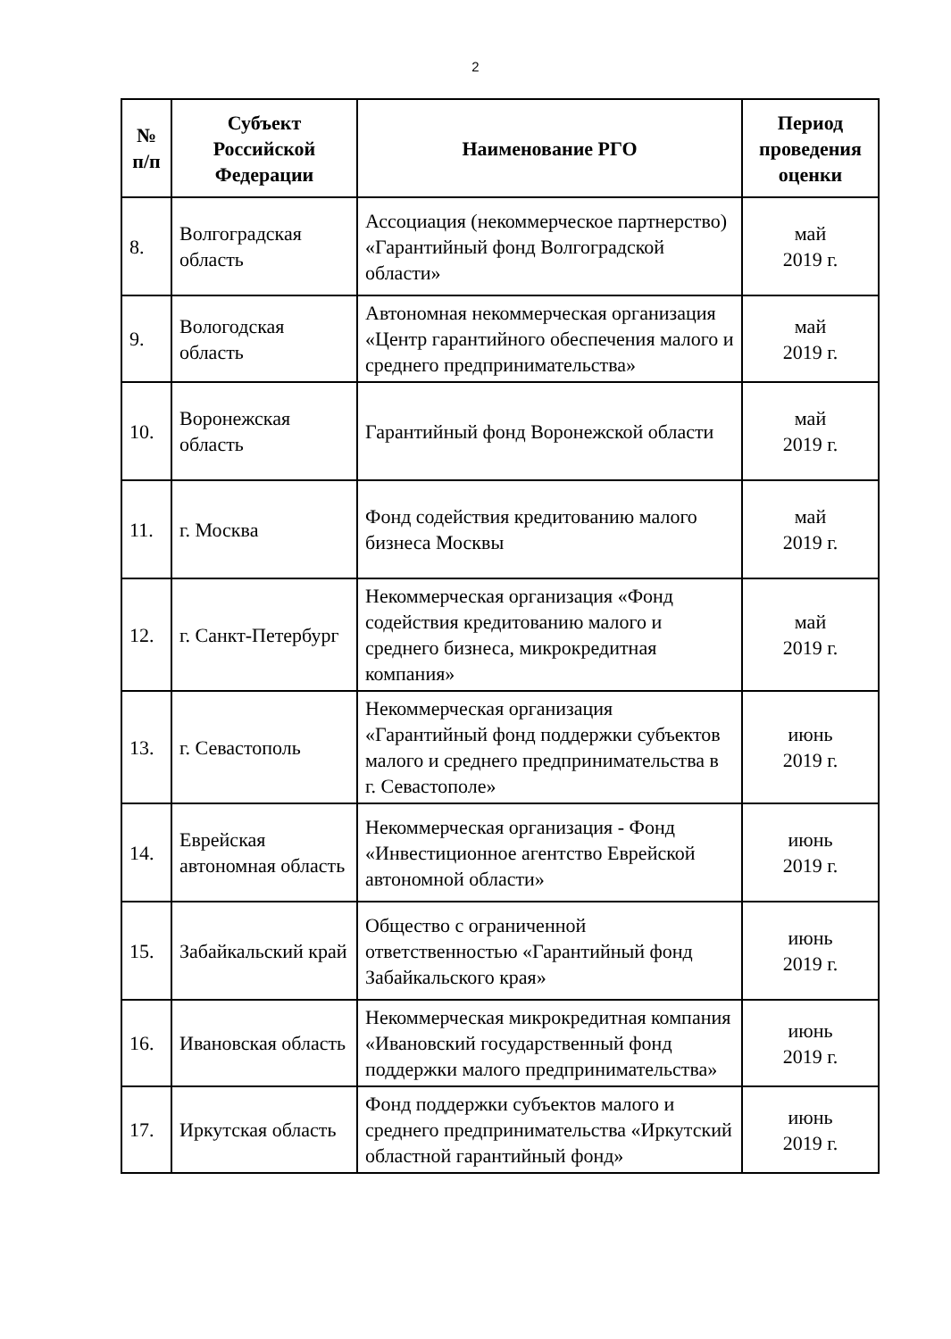2
| № п/п | Субъект Российской Федерации | Наименование РГО | Период проведения оценки |
| --- | --- | --- | --- |
| 8. | Волгоградская область | Ассоциация (некоммерческое партнерство) «Гарантийный фонд Волгоградской области» | май 2019 г. |
| 9. | Вологодская область | Автономная некоммерческая организация «Центр гарантийного обеспечения малого и среднего предпринимательства» | май 2019 г. |
| 10. | Воронежская область | Гарантийный фонд Воронежской области | май 2019 г. |
| 11. | г. Москва | Фонд содействия кредитованию малого бизнеса Москвы | май 2019 г. |
| 12. | г. Санкт-Петербург | Некоммерческая организация «Фонд содействия кредитованию малого и среднего бизнеса, микрокредитная компания» | май 2019 г. |
| 13. | г. Севастополь | Некоммерческая организация «Гарантийный фонд поддержки субъектов малого и среднего предпринимательства в г. Севастополе» | июнь 2019 г. |
| 14. | Еврейская автономная область | Некоммерческая организация - Фонд «Инвестиционное агентство Еврейской автономной области» | июнь 2019 г. |
| 15. | Забайкальский край | Общество с ограниченной ответственностью «Гарантийный фонд Забайкальского края» | июнь 2019 г. |
| 16. | Ивановская область | Некоммерческая микрокредитная компания «Ивановский государственный фонд поддержки малого предпринимательства» | июнь 2019 г. |
| 17. | Иркутская область | Фонд поддержки субъектов малого и среднего предпринимательства «Иркутский областной гарантийный фонд» | июнь 2019 г. |